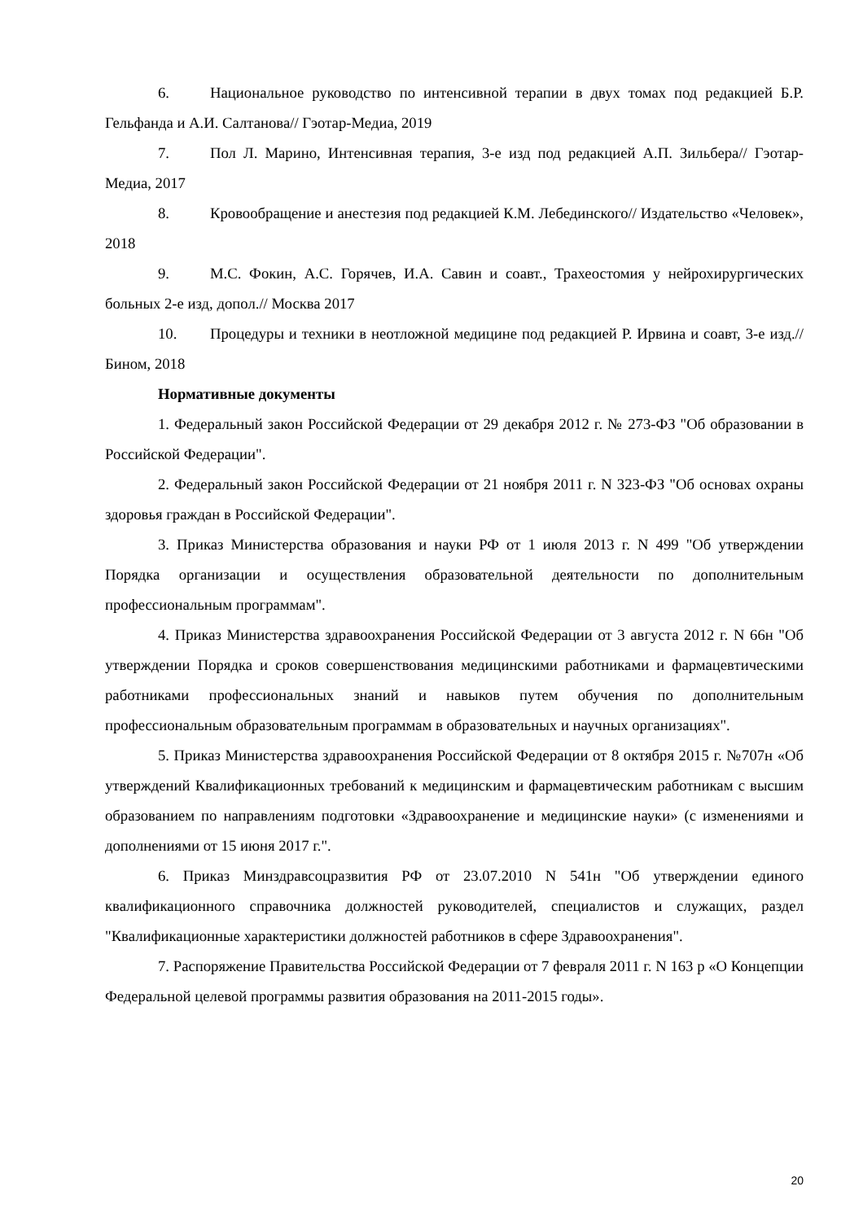6. Национальное руководство по интенсивной терапии в двух томах под редакцией Б.Р. Гельфанда и А.И. Салтанова// Гэотар-Медиа, 2019
7. Пол Л. Марино, Интенсивная терапия, 3-е изд под редакцией А.П. Зильбера// Гэотар- Медиа, 2017
8. Кровообращение и анестезия под редакцией К.М. Лебединского// Издательство «Человек», 2018
9. М.С. Фокин, А.С. Горячев, И.А. Савин и соавт., Трахеостомия у нейрохирургических больных 2-е изд, допол.// Москва 2017
10. Процедуры и техники в неотложной медицине под редакцией Р. Ирвина и соавт, 3-е изд.//Бином, 2018
Нормативные документы
1. Федеральный закон Российской Федерации от 29 декабря 2012 г. № 273-ФЗ "Об образовании в Российской Федерации".
2. Федеральный закон Российской Федерации от 21 ноября 2011 г. N 323-ФЗ "Об основах охраны здоровья граждан в Российской Федерации".
3. Приказ Министерства образования и науки РФ от 1 июля 2013 г. N 499 "Об утверждении Порядка организации и осуществления образовательной деятельности по дополнительным профессиональным программам".
4. Приказ Министерства здравоохранения Российской Федерации от 3 августа 2012 г. N 66н "Об утверждении Порядка и сроков совершенствования медицинскими работниками и фармацевтическими работниками профессиональных знаний и навыков путем обучения по дополнительным профессиональным образовательным программам в образовательных и научных организациях".
5. Приказ Министерства здравоохранения Российской Федерации от 8 октября 2015 г. №707н «Об утверждений Квалификационных требований к медицинским и фармацевтическим работникам с высшим образованием по направлениям подготовки «Здравоохранение и медицинские науки» (с изменениями и дополнениями от 15 июня 2017 г.".
6. Приказ Минздравсоцразвития РФ от 23.07.2010 N 541н "Об утверждении единого квалификационного справочника должностей руководителей, специалистов и служащих, раздел "Квалификационные характеристики должностей работников в сфере Здравоохранения".
7. Распоряжение Правительства Российской Федерации от 7 февраля 2011 г. N 163 р «О Концепции Федеральной целевой программы развития образования на 2011-2015 годы».
20